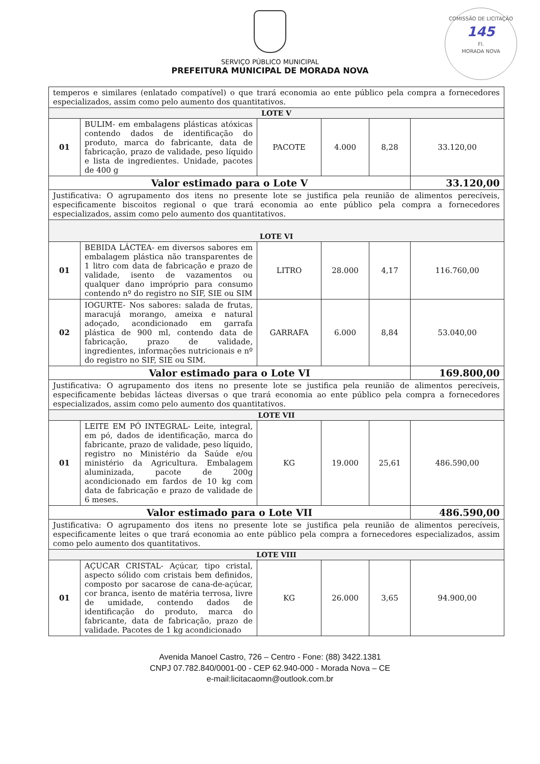SERVIÇO PÚBLICO MUNICIPAL
PREFEITURA MUNICIPAL DE MORADA NOVA
COMISSÃO DE LICITAÇÃO
145
Fl.
MORADA NOVA
| temperos e similares (enlatado compatível) o que trará economia ao ente público pela compra a fornecedores especializados, assim como pelo aumento dos quantitativos. | | | | | |
| LOTE V | | | | | |
| 01 | BULIM- em embalagens plásticas atóxicas contendo dados de identificação do produto, marca do fabricante, data de fabricação, prazo de validade, peso líquido e lista de ingredientes. Unidade, pacotes de 400 g | PACOTE | 4.000 | 8,28 | 33.120,00 |
| Valor estimado para o Lote V | | | | | 33.120,00 |
| Justificativa: O agrupamento dos itens no presente lote se justifica pela reunião de alimentos perecíveis, especificamente biscoitos regional o que trará economia ao ente público pela compra a fornecedores especializados, assim como pelo aumento dos quantitativos. | | | | | |
| LOTE VI | | | | | |
| 01 | BEBIDA LÁCTEA- em diversos sabores em embalagem plástica não transparentes de 1 litro com data de fabricação e prazo de validade, isento de vazamentos ou qualquer dano impróprio para consumo contendo nº do registro no SIF, SIE ou SIM | LITRO | 28.000 | 4,17 | 116.760,00 |
| 02 | IOGURTE- Nos sabores: salada de frutas, maracujá morango, ameixa e natural adoçado, acondicionado em garrafa plástica de 900 ml, contendo data de fabricação, prazo de validade, ingredientes, informações nutricionais e nº do registro no SIF, SIE ou SIM. | GARRAFA | 6.000 | 8,84 | 53.040,00 |
| Valor estimado para o Lote VI | | | | | 169.800,00 |
| Justificativa: O agrupamento dos itens no presente lote se justifica pela reunião de alimentos perecíveis, especificamente bebidas lácteas diversas o que trará economia ao ente público pela compra a fornecedores especializados, assim como pelo aumento dos quantitativos. | | | | | |
| LOTE VII | | | | | |
| 01 | LEITE EM PÓ INTEGRAL- Leite, integral, em pó, dados de identificação, marca do fabricante, prazo de validade, peso líquido, registro no Ministério da Saúde e/ou ministério da Agricultura. Embalagem aluminizada, pacote de 200g acondicionado em fardos de 10 kg com data de fabricação e prazo de validade de 6 meses. | KG | 19.000 | 25,61 | 486.590,00 |
| Valor estimado para o Lote VII | | | | | 486.590,00 |
| Justificativa: O agrupamento dos itens no presente lote se justifica pela reunião de alimentos perecíveis, especificamente leites o que trará economia ao ente público pela compra a fornecedores especializados, assim como pelo aumento dos quantitativos. | | | | | |
| LOTE VIII | | | | | |
| 01 | AÇUCAR CRISTAL- Açúcar, tipo cristal, aspecto sólido com cristais bem definidos, composto por sacarose de cana-de-açúcar, cor branca, isento de matéria terrosa, livre de umidade, contendo dados de identificação do produto, marca do fabricante, data de fabricação, prazo de validade. Pacotes de 1 kg acondicionado | KG | 26.000 | 3,65 | 94.900,00 |
Avenida Manoel Castro, 726 – Centro - Fone: (88) 3422.1381
CNPJ 07.782.840/0001-00 - CEP 62.940-000 - Morada Nova – CE
e-mail:licitacaomn@outlook.com.br